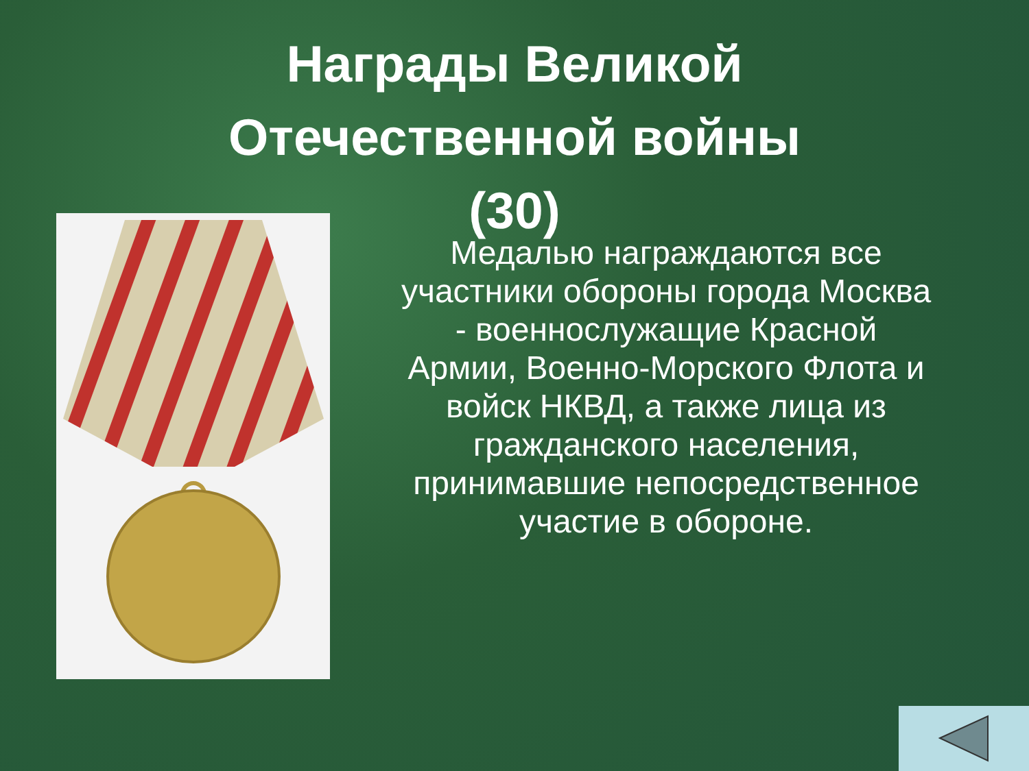Награды Великой
Отечественной войны
(30)
Медалью награждаются все участники обороны города Москва - военнослужащие Красной Армии, Военно-Морского Флота и войск НКВД, а также лица из гражданского населения, принимавшие непосредственное участие в обороне.